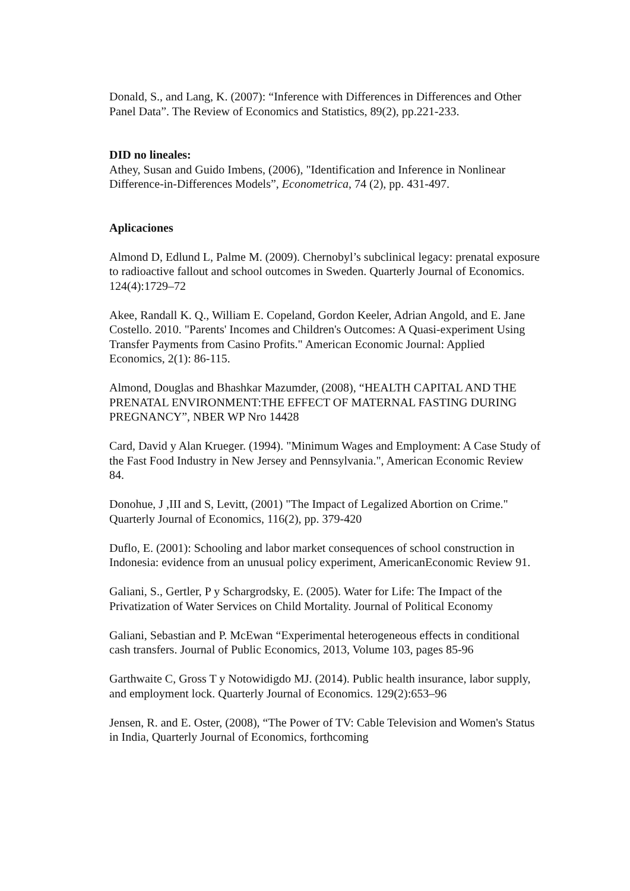Donald, S., and Lang, K. (2007): “Inference with Differences in Differences and Other Panel Data”. The Review of Economics and Statistics, 89(2), pp.221-233.
DID no lineales:
Athey, Susan and Guido Imbens, (2006), "Identification and Inference in Nonlinear Difference-in-Differences Models”, Econometrica, 74 (2), pp. 431-497.
Aplicaciones
Almond D, Edlund L, Palme M. (2009). Chernobyl’s subclinical legacy: prenatal exposure to radioactive fallout and school outcomes in Sweden. Quarterly Journal of Economics. 124(4):1729–72
Akee, Randall K. Q., William E. Copeland, Gordon Keeler, Adrian Angold, and E. Jane Costello. 2010. "Parents' Incomes and Children's Outcomes: A Quasi-experiment Using Transfer Payments from Casino Profits." American Economic Journal: Applied Economics, 2(1): 86-115.
Almond, Douglas and Bhashkar Mazumder, (2008), “HEALTH CAPITAL AND THE PRENATAL ENVIRONMENT:THE EFFECT OF MATERNAL FASTING DURING PREGNANCY”, NBER WP Nro 14428
Card, David y Alan Krueger. (1994). "Minimum Wages and Employment: A Case Study of the Fast Food Industry in New Jersey and Pennsylvania.", American Economic Review 84.
Donohue, J ,III and S, Levitt, (2001) "The Impact of Legalized Abortion on Crime." Quarterly Journal of Economics, 116(2), pp. 379-420
Duflo, E. (2001): Schooling and labor market consequences of school construction in Indonesia: evidence from an unusual policy experiment, AmericanEconomic Review 91.
Galiani, S., Gertler, P y Schargrodsky, E. (2005). Water for Life: The Impact of the Privatization of Water Services on Child Mortality. Journal of Political Economy
Galiani, Sebastian and P. McEwan “Experimental heterogeneous effects in conditional cash transfers. Journal of Public Economics, 2013, Volume 103, pages 85-96
Garthwaite C, Gross T y Notowidigdo MJ. (2014). Public health insurance, labor supply, and employment lock. Quarterly Journal of Economics. 129(2):653–96
Jensen, R. and E. Oster, (2008), “The Power of TV: Cable Television and Women's Status in India, Quarterly Journal of Economics, forthcoming